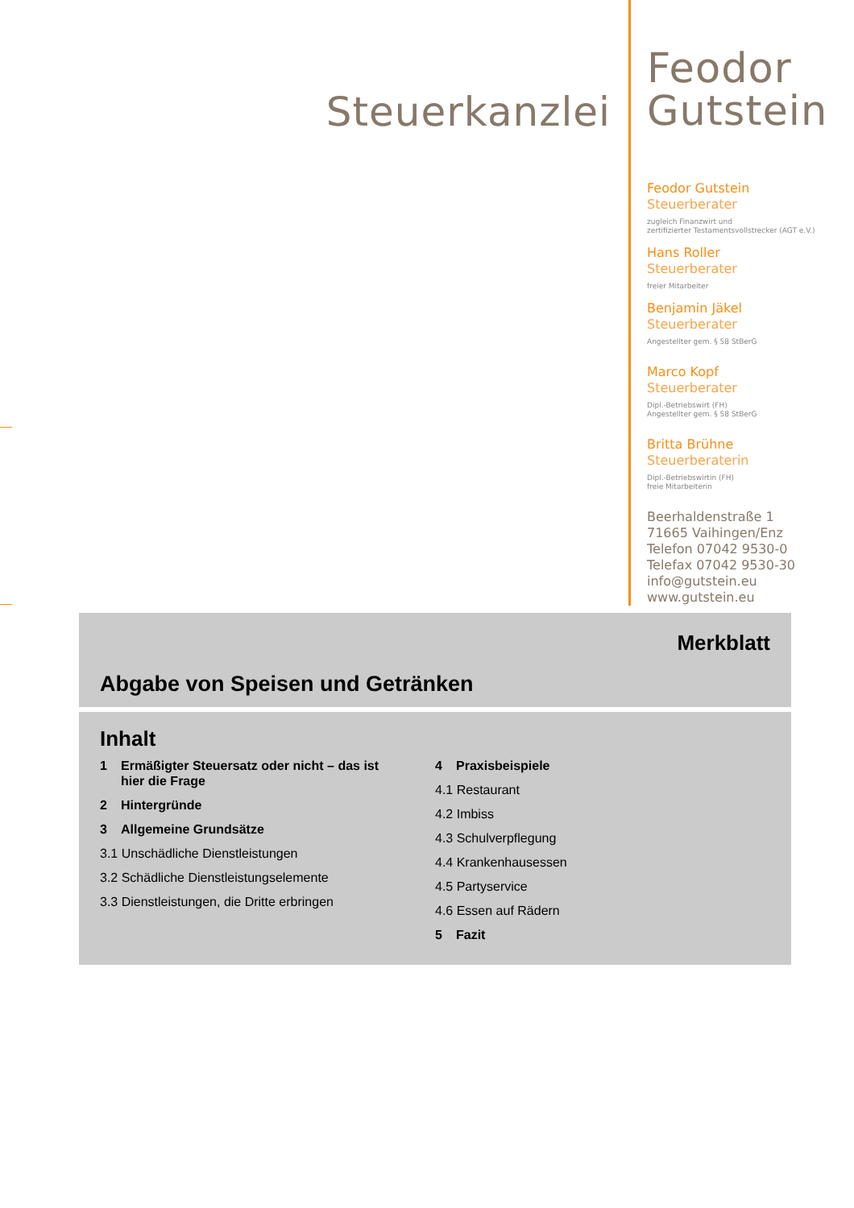Steuerkanzlei
Feodor
Gutstein
Feodor Gutstein
Steuerberater
zugleich Finanzwirt und
zertifizierter Testamentsvollstrecker (AGT e.V.)
Hans Roller
Steuerberater
freier Mitarbeiter
Benjamin Jäkel
Steuerberater
Angestellter gem. § 58 StBerG
Marco Kopf
Steuerberater
Dipl.-Betriebswirt (FH)
Angestellter gem. § 58 StBerG
Britta Brühne
Steuerberaterin
Dipl.-Betriebswirtin (FH)
freie Mitarbeiterin
Beerhaldenstraße 1
71665 Vaihingen/Enz
Telefon 07042 9530-0
Telefax 07042 9530-30
info@gutstein.eu
www.gutstein.eu
Merkblatt
Abgabe von Speisen und Getränken
Inhalt
1 Ermäßigter Steuersatz oder nicht – das ist
hier die Frage
2 Hintergründe
3 Allgemeine Grundsätze
3.1 Unschädliche Dienstleistungen
3.2 Schädliche Dienstleistungselemente
3.3 Dienstleistungen, die Dritte erbringen
4 Praxisbeispiele
4.1 Restaurant
4.2 Imbiss
4.3 Schulverpflegung
4.4 Krankenhausessen
4.5 Partyservice
4.6 Essen auf Rädern
5 Fazit